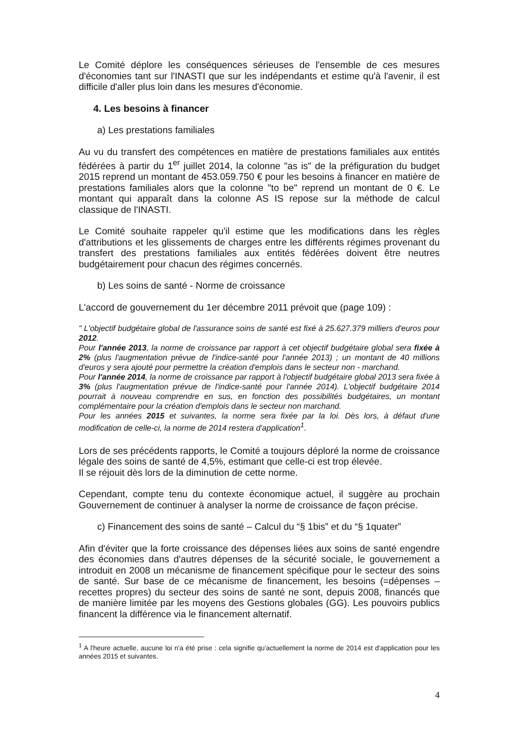Le Comité déplore les conséquences sérieuses de l'ensemble de ces mesures d'économies tant sur l'INASTI que sur les indépendants et estime qu'à l'avenir, il est difficile d'aller plus loin dans les mesures d'économie.
4. Les besoins à financer
a) Les prestations familiales
Au vu du transfert des compétences en matière de prestations familiales aux entités fédérées à partir du 1<sup>er</sup> juillet 2014, la colonne "as is" de la préfiguration du budget 2015 reprend un montant de 453.059.750 € pour les besoins à financer en matière de prestations familiales alors que la colonne "to be" reprend un montant de 0 €. Le montant qui apparaît dans la colonne AS IS repose sur la méthode de calcul classique de l'INASTI.
Le Comité souhaite rappeler qu'il estime que les modifications dans les règles d'attributions et les glissements de charges entre les différents régimes provenant du transfert des prestations familiales aux entités fédérées doivent être neutres budgétairement pour chacun des régimes concernés.
b) Les soins de santé - Norme de croissance
L'accord de gouvernement du 1er décembre 2011 prévoit que (page 109) :
" L'objectif budgétaire global de l'assurance soins de santé est fixé à 25.627.379 milliers d'euros pour 2012.
Pour l'année 2013, la norme de croissance par rapport à cet objectif budgétaire global sera fixée à 2% (plus l'augmentation prévue de l'indice-santé pour l'année 2013) ; un montant de 40 millions d'euros y sera ajouté pour permettre la création d'emplois dans le secteur non - marchand.
Pour l'année 2014, la norme de croissance par rapport à l'objectif budgétaire global 2013 sera fixée à 3% (plus l'augmentation prévue de l'indice-santé pour l'année 2014). L'objectif budgétaire 2014 pourrait à nouveau comprendre en sus, en fonction des possibilités budgétaires, un montant complémentaire pour la création d'emplois dans le secteur non marchand.
Pour les années 2015 et suivantes, la norme sera fixée par la loi. Dès lors, à défaut d'une modification de celle-ci, la norme de 2014 restera d'application<sup>1</sup>.
Lors de ses précédents rapports, le Comité a toujours déploré la norme de croissance légale des soins de santé de 4,5%, estimant que celle-ci est trop élevée.
Il se réjouit dès lors de la diminution de cette norme.
Cependant, compte tenu du contexte économique actuel, il suggère au prochain Gouvernement de continuer à analyser la norme de croissance de façon précise.
c) Financement des soins de santé – Calcul du “§ 1bis” et du “§ 1quater”
Afin d'éviter que la forte croissance des dépenses liées aux soins de santé engendre des économies dans d'autres dépenses de la sécurité sociale, le gouvernement a introduit en 2008 un mécanisme de financement spécifique pour le secteur des soins de santé. Sur base de ce mécanisme de financement, les besoins (=dépenses – recettes propres) du secteur des soins de santé ne sont, depuis 2008, financés que de manière limitée par les moyens des Gestions globales (GG). Les pouvoirs publics financent la différence via le financement alternatif.
<sup>1</sup> A l'heure actuelle, aucune loi n'a été prise : cela signifie qu'actuellement la norme de 2014 est d'application pour les années 2015 et suivantes.
4